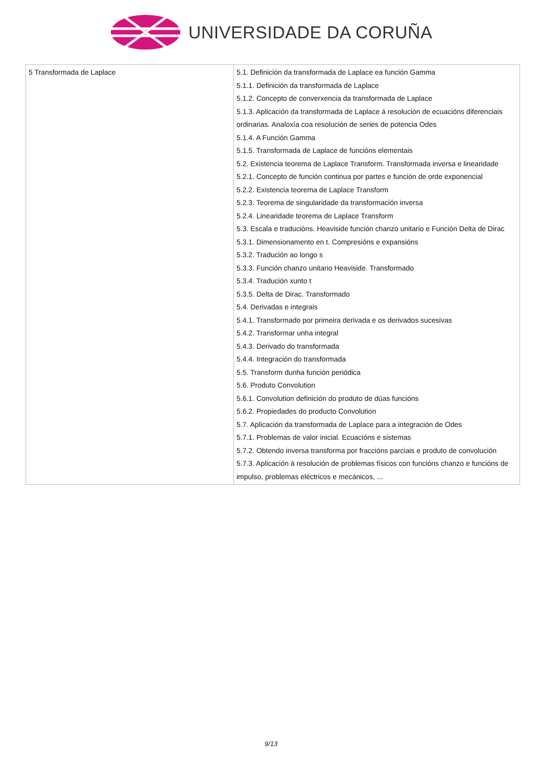UNIVERSIDADE DA CORUÑA
| 5 Transformada de Laplace | 5.1. Definición da transformada de Laplace ea función Gamma 5.1.1. Definición da transformada de Laplace 5.1.2. Concepto de converxencia da transformada de Laplace 5.1.3. Aplicación da transformada de Laplace á resolución de ecuacións diferenciais ordinarias. Analoxía coa resolución de series de potencia Odes 5.1.4. A Función Gamma 5.1.5. Transformada de Laplace de funcións elementais 5.2. Existencia teorema de Laplace Transform. Transformada inversa e linearidade 5.2.1. Concepto de función continua por partes e función de orde exponencial 5.2.2. Existencia teorema de Laplace Transform 5.2.3. Teorema de singularidade da transformación inversa 5.2.4. Linearidade teorema de Laplace Transform 5.3. Escala e traducións. Heaviside función chanzo unitario e Función Delta de Dirac 5.3.1. Dimensionamento en t. Compresións e expansións 5.3.2. Tradución ao longo s 5.3.3. Función chanzo unitario Heaviside. Transformado 5.3.4. Tradución xunto t 5.3.5. Delta de Dirac. Transformado 5.4. Derivadas e integrais 5.4.1. Transformado por primeira derivada e os derivados sucesivas 5.4.2. Transformar unha integral 5.4.3. Derivado do transformada 5.4.4. Integración do transformada 5.5. Transform dunha función periódica 5.6. Produto Convolution 5.6.1. Convolution definición do produto de dúas funcións 5.6.2. Propiedades do producto Convolution 5.7. Aplicación da transformada de Laplace para a integración de Odes 5.7.1. Problemas de valor inicial. Ecuacións e sistemas 5.7.2. Obtendo inversa transforma por fraccións parciais e produto de convolución 5.7.3. Aplicación á resolución de problemas físicos con funcións chanzo e funcións de impulso, problemas eléctricos e mecánicos, ... |
9/13